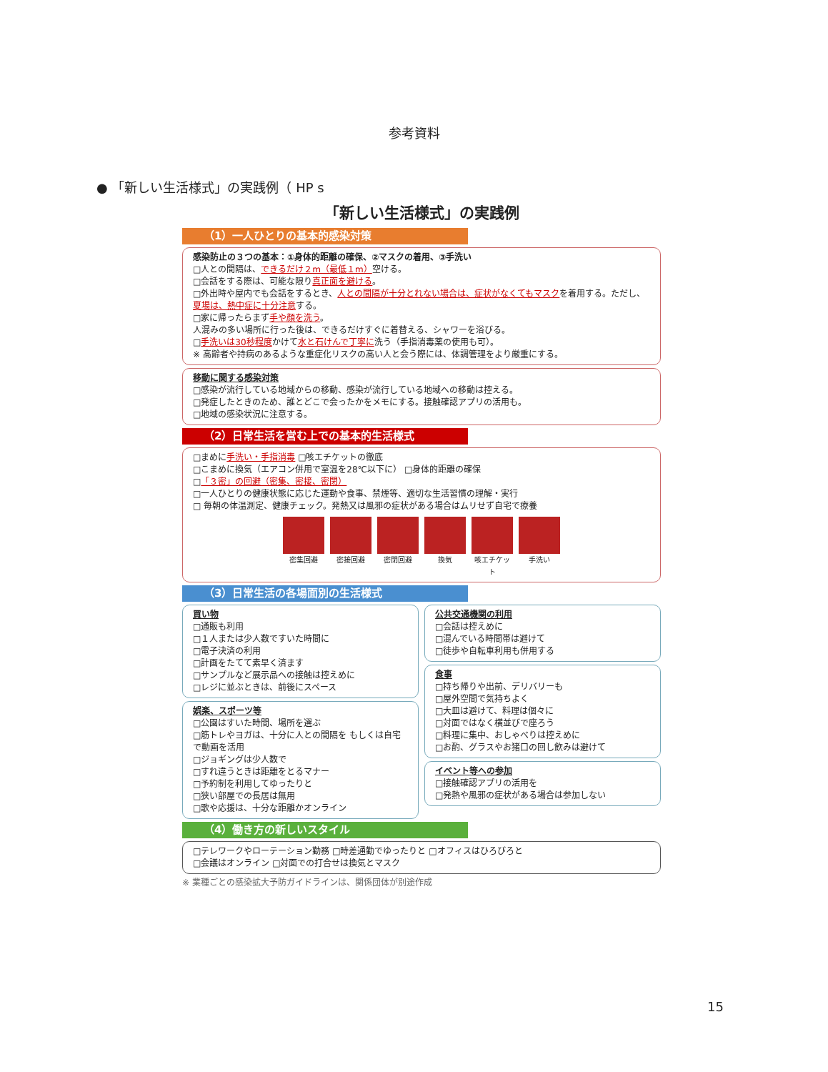参考資料
● 「新しい生活様式」の実践例（ HP s
「新しい生活様式」の実践例
（1）一人ひとりの基本的感染対策
感染防止の３つの基本：①身体的距離の確保、②マスクの着用、③手洗い
□人との間隔は、できるだけ２m（最低１m）空ける。
□会話をする際は、可能な限り真正面を避ける。
□外出時や屋内でも会話をするとき、人との間隔が十分とれない場合は、症状がなくてもマスクを着用する。ただし、夏場は、熱中症に十分注意する。
□家に帰ったらまず手や顔を洗う。
人混みの多い場所に行った後は、できるだけすぐに着替える、シャワーを浴びる。
□手洗いは30秒程度かけて水と石けんで丁寧に洗う（手指消毒薬の使用も可）。
※ 高齢者や持病のあるような重症化リスクの高い人と会う際には、体調管理をより厳重にする。
移動に関する感染対策
□感染が流行している地域からの移動、感染が流行している地域への移動は控える。
□発症したときのため、誰とどこで会ったかをメモにする。接触確認アプリの活用も。
□地域の感染状況に注意する。
（2）日常生活を営む上での基本的生活様式
□まめに手洗い・手指消毒 □咳エチケットの徹底
□こまめに換気（エアコン併用で室温を28℃以下に） □身体的距離の確保
□「３密」の回避（密集、密接、密閉）
□一人ひとりの健康状態に応じた運動や食事、禁煙等、適切な生活習慣の理解・実行
□ 毎朝の体温測定、健康チェック。発熱又は風邪の症状がある場合はムリせず自宅で療養
密集回避 密接回避 密閉回避 換気 咳エチケット
手洗い
（3）日常生活の各場面別の生活様式
買い物
□通販も利用
□１人または少人数ですいた時間に
□電子決済の利用
□計画をたてて素早く済ます
□サンプルなど展示品への接触は控えめに
□レジに並ぶときは、前後にスペース
娯楽、スポーツ等
□公園はすいた時間、場所を選ぶ
□筋トレやヨガは、十分に人との間隔を もしくは自宅で動画を活用
□ジョギングは少人数で
□すれ違うときは距離をとるマナー
□予約制を利用してゆったりと
□狭い部屋での長居は無用
□歌や応援は、十分な距離かオンライン
公共交通機関の利用
□会話は控えめに
□混んでいる時間帯は避けて
□徒歩や自転車利用も併用する
食事
□持ち帰りや出前、デリバリーも
□屋外空間で気持ちよく
□大皿は避けて、料理は個々に
□対面ではなく横並びで座ろう
□料理に集中、おしゃべりは控えめに
□お酌、グラスやお猪口の回し飲みは避けて
イベント等への参加
□接触確認アプリの活用を
□発熱や風邪の症状がある場合は参加しない
（4）働き方の新しいスタイル
□テレワークやローテーション勤務 □時差通勤でゆったりと □オフィスはひろびろと
□会議はオンライン □対面での打合せは換気とマスク
※ 業種ごとの感染拡大予防ガイドラインは、関係団体が別途作成
15